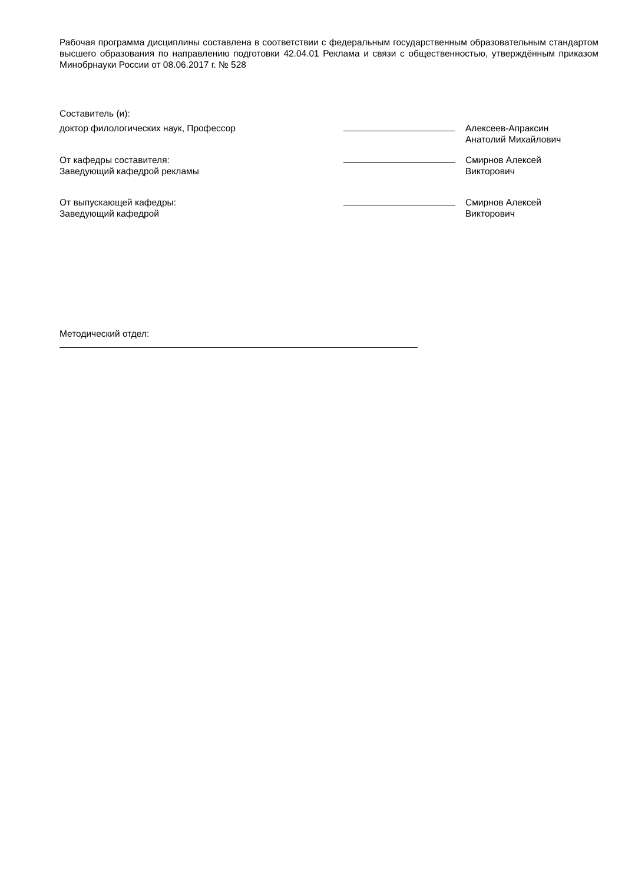Рабочая программа дисциплины составлена в соответствии с федеральным государственным образовательным стандартом высшего образования по направлению подготовки 42.04.01 Реклама и связи с общественностью, утверждённым приказом Минобрнауки России от 08.06.2017 г. № 528
Составитель (и):
доктор филологических наук, Профессор Алексеев-Апраксин
Анатолий Михайлович
От кафедры составителя:
Заведующий кафедрой рекламы
Смирнов Алексей
Викторович
От выпускающей кафедры:
Заведующий кафедрой
Смирнов Алексей
Викторович
Методический отдел: